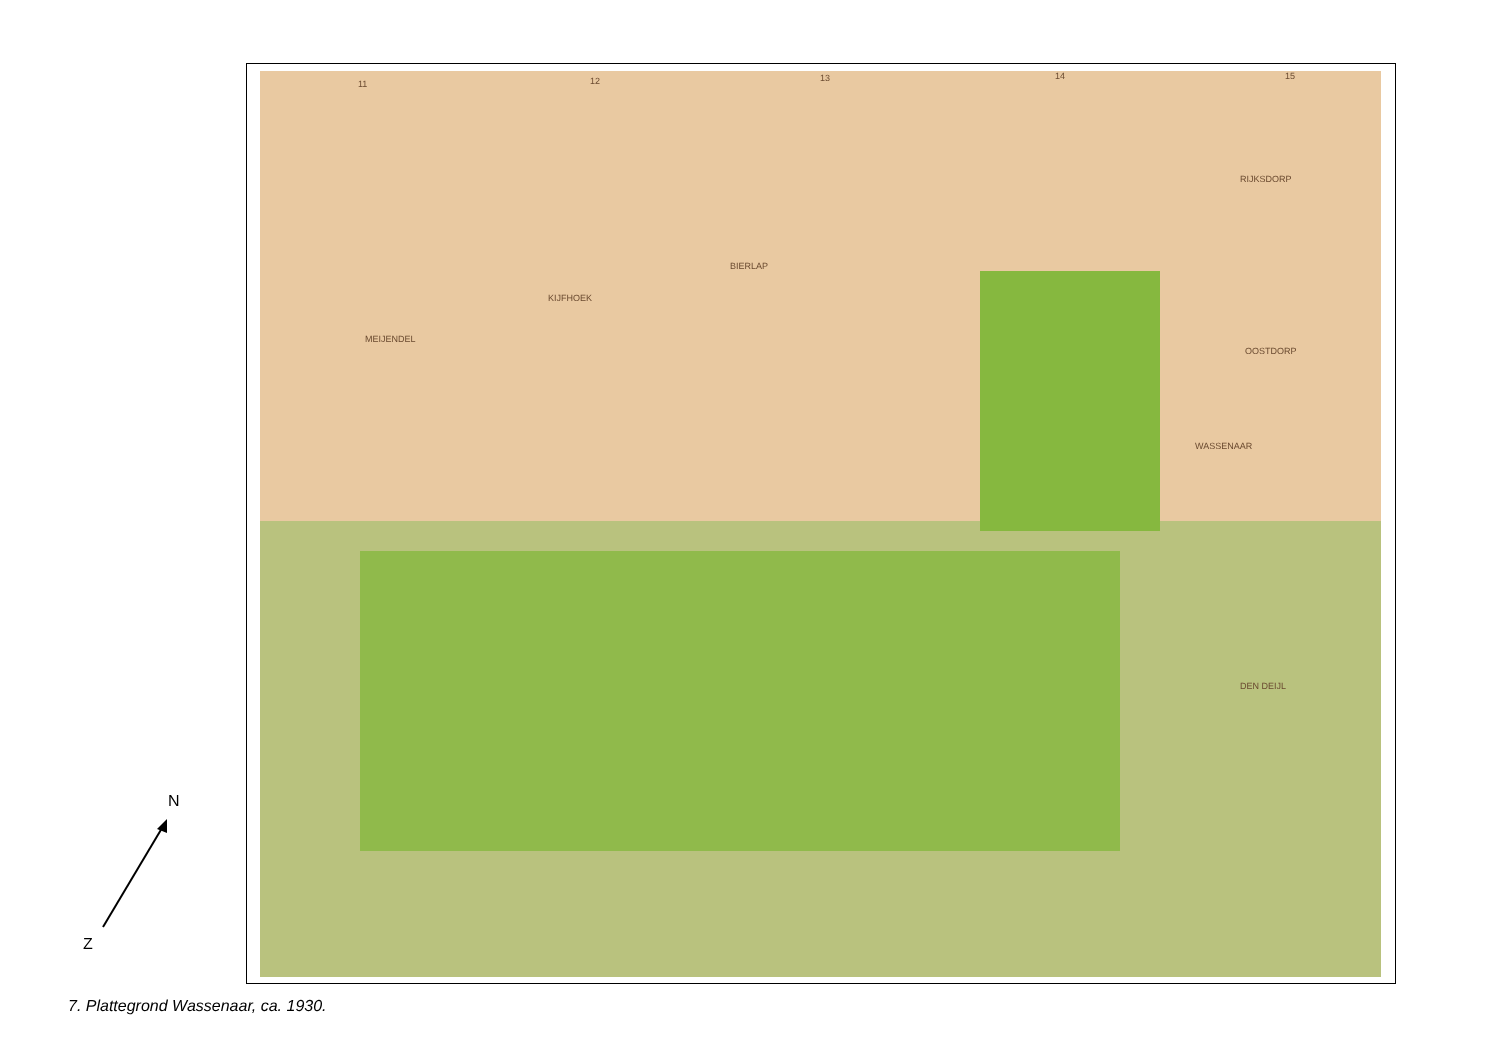11 12 13 14 15
BIERLAP
KIJFHOEK
MEIJENDEL
RIJKSDORP
OOSTDORP
WASSENAAR
DEN DEIJL
N
Z
7. Plattegrond Wassenaar, ca. 1930.